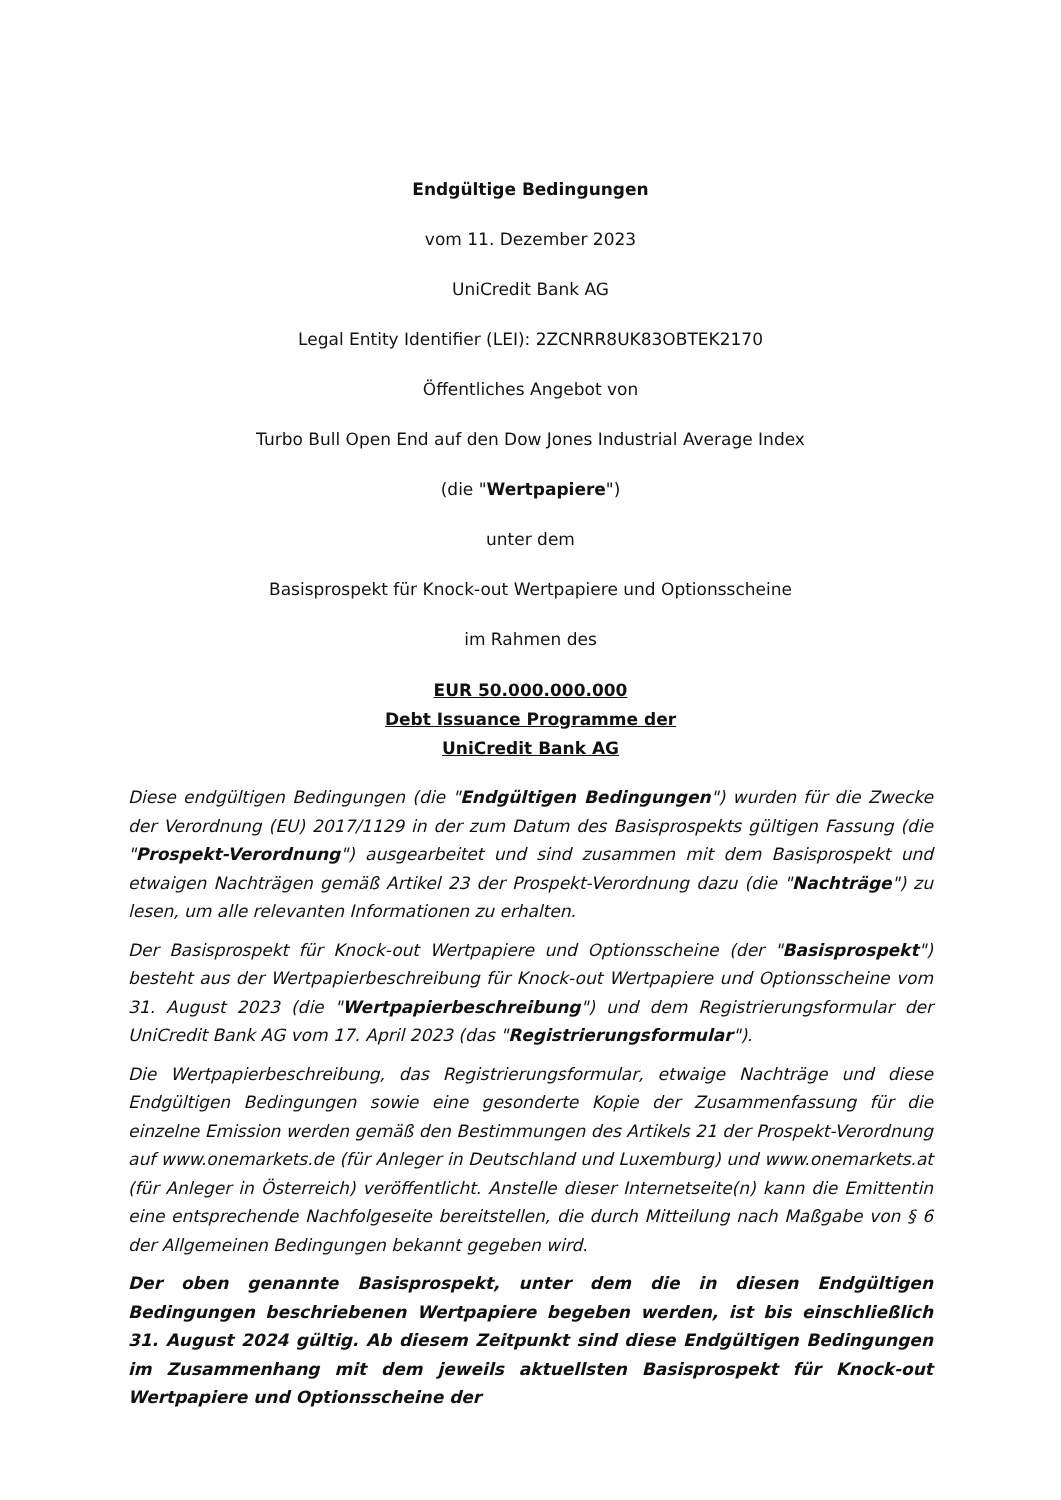Endgültige Bedingungen
vom 11. Dezember 2023
UniCredit Bank AG
Legal Entity Identifier (LEI): 2ZCNRR8UK83OBTEK2170
Öffentliches Angebot von
Turbo Bull Open End auf den Dow Jones Industrial Average Index
(die "Wertpapiere")
unter dem
Basisprospekt für Knock-out Wertpapiere und Optionsscheine
im Rahmen des
EUR 50.000.000.000
Debt Issuance Programme der
UniCredit Bank AG
Diese endgültigen Bedingungen (die "Endgültigen Bedingungen") wurden für die Zwecke der Verordnung (EU) 2017/1129 in der zum Datum des Basisprospekts gültigen Fassung (die "Prospekt-Verordnung") ausgearbeitet und sind zusammen mit dem Basisprospekt und etwaigen Nachträgen gemäß Artikel 23 der Prospekt-Verordnung dazu (die "Nachträge") zu lesen, um alle relevanten Informationen zu erhalten.
Der Basisprospekt für Knock-out Wertpapiere und Optionsscheine (der "Basisprospekt") besteht aus der Wertpapierbeschreibung für Knock-out Wertpapiere und Optionsscheine vom 31. August 2023 (die "Wertpapierbeschreibung") und dem Registrierungsformular der UniCredit Bank AG vom 17. April 2023 (das "Registrierungsformular").
Die Wertpapierbeschreibung, das Registrierungsformular, etwaige Nachträge und diese Endgültigen Bedingungen sowie eine gesonderte Kopie der Zusammenfassung für die einzelne Emission werden gemäß den Bestimmungen des Artikels 21 der Prospekt-Verordnung auf www.onemarkets.de (für Anleger in Deutschland und Luxemburg) und www.onemarkets.at (für Anleger in Österreich) veröffentlicht. Anstelle dieser Internetseite(n) kann die Emittentin eine entsprechende Nachfolgeseite bereitstellen, die durch Mitteilung nach Maßgabe von § 6 der Allgemeinen Bedingungen bekannt gegeben wird.
Der oben genannte Basisprospekt, unter dem die in diesen Endgültigen Bedingungen beschriebenen Wertpapiere begeben werden, ist bis einschließlich 31. August 2024 gültig. Ab diesem Zeitpunkt sind diese Endgültigen Bedingungen im Zusammenhang mit dem jeweils aktuellsten Basisprospekt für Knock-out Wertpapiere und Optionsscheine der